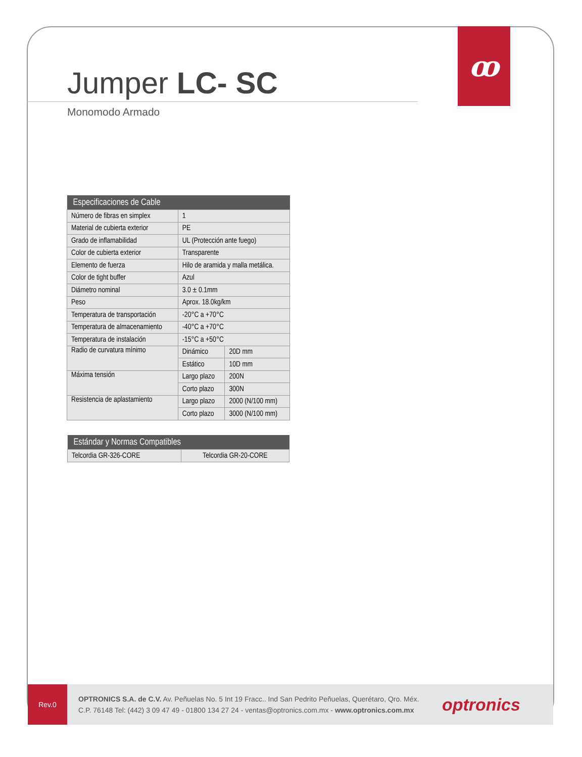ꝏ
Jumper LC- SC
Monomodo Armado
| Especificaciones de Cable | | |
| --- | --- | --- |
| Número de fibras en simplex | 1 | |
| Material de cubierta exterior | PE | |
| Grado de inflamabilidad | UL (Protección ante fuego) | |
| Color de cubierta exterior | Transparente | |
| Elemento de fuerza | Hilo de aramida y malla metálica. | |
| Color de tight buffer | Azul | |
| Diámetro nominal | 3.0 ± 0.1mm | |
| Peso | Aprox. 18.0kg/km | |
| Temperatura de transportación | -20°C a +70°C | |
| Temperatura de almacenamiento | -40°C a +70°C | |
| Temperatura de instalación | -15°C a +50°C | |
| Radio de curvatura mínimo | Dinámico | 20D mm |
| | Estático | 10D mm |
| Máxima tensión | Largo plazo | 200N |
| | Corto plazo | 300N |
| Resistencia de aplastamiento | Largo plazo | 2000 (N/100 mm) |
| | Corto plazo | 3000 (N/100 mm) |
| Estándar y Normas Compatibles | |
| --- | --- |
| Telcordia GR-326-CORE | Telcordia GR-20-CORE |
Rev.0
OPTRONICS S.A. de C.V. Av. Peñuelas No. 5 Int 19 Fracc.. Ind San Pedrito Peñuelas, Querétaro, Qro. Méx.
C.P. 76148 Tel: (442) 3 09 47 49 - 01800 134 27 24 - ventas@optronics.com.mx - www.optronics.com.mx
optronics